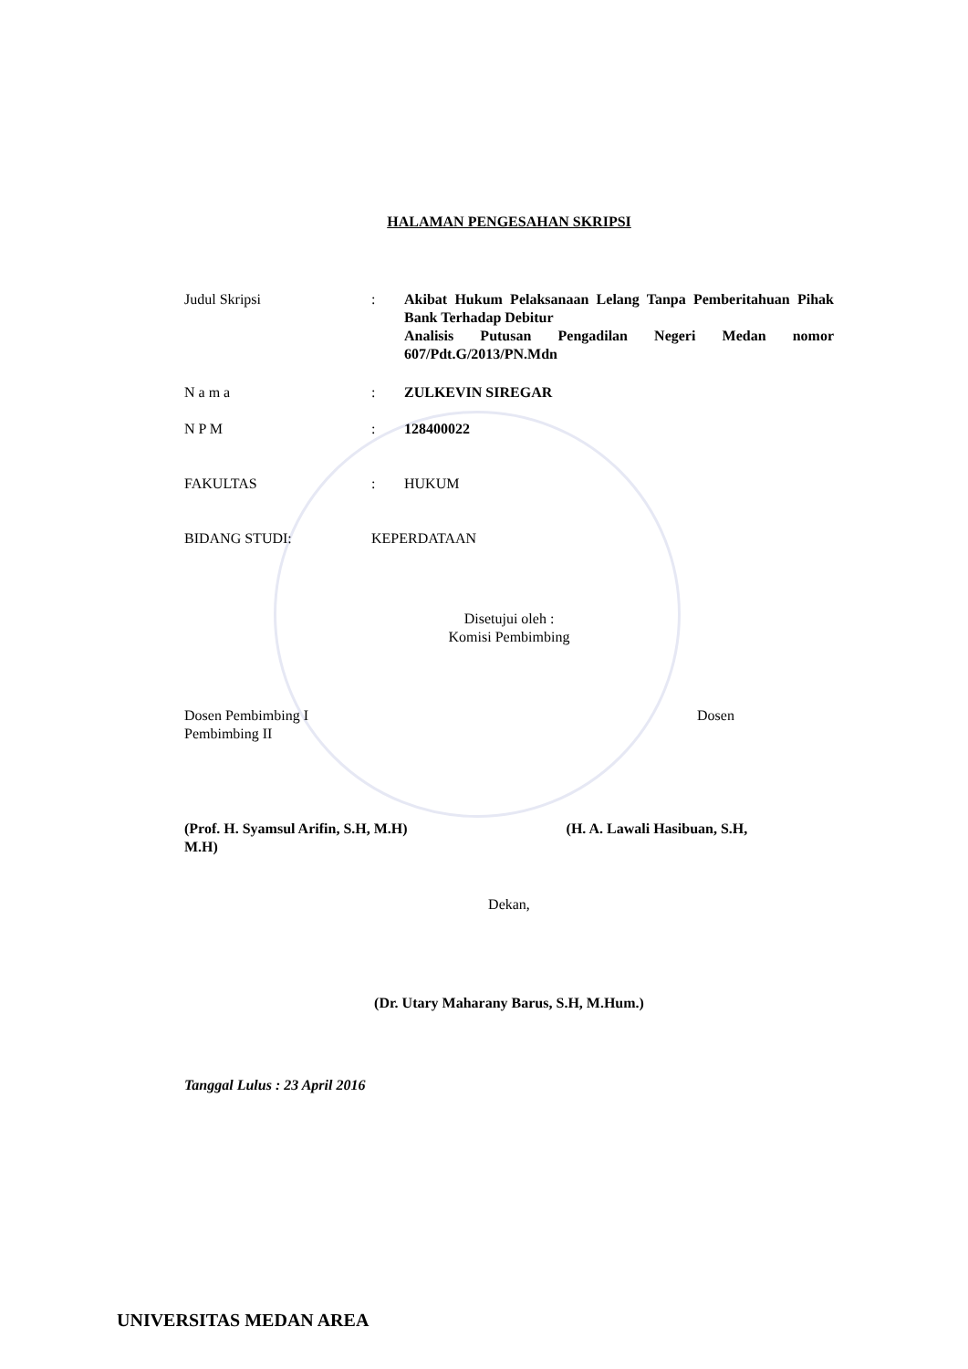HALAMAN PENGESAHAN SKRIPSI
Judul Skripsi : Akibat Hukum Pelaksanaan Lelang Tanpa Pemberitahuan Pihak Bank Terhadap Debitur
Analisis Putusan Pengadilan Negeri Medan nomor 607/Pdt.G/2013/PN.Mdn
N a m a : ZULKEVIN SIREGAR
N P M : 128400022
FAKULTAS : HUKUM
BIDANG STUDI: KEPERDATAAN
Disetujui oleh :
Komisi Pembimbing
Dosen Pembimbing I Dosen
Pembimbing II
(Prof. H. Syamsul Arifin, S.H, M.H) (H. A. Lawali Hasibuan, S.H,
M.H)
Dekan,
(Dr. Utary Maharany Barus, S.H, M.Hum.)
Tanggal Lulus : 23 April 2016
UNIVERSITAS MEDAN AREA